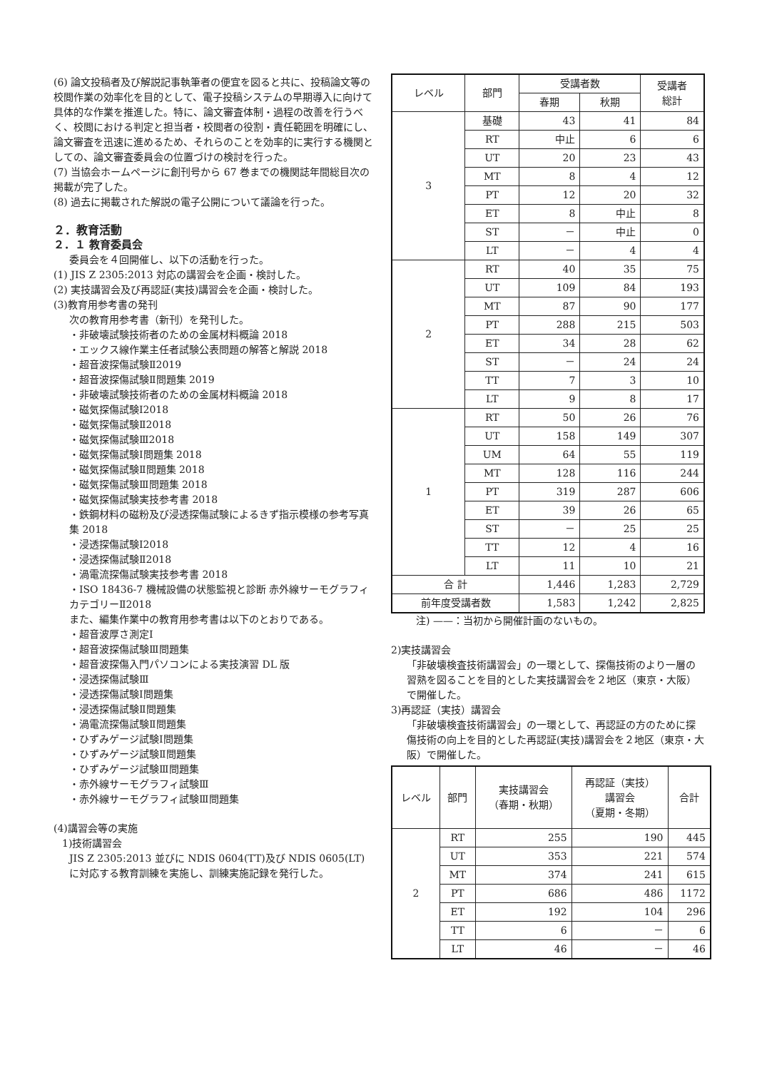(6) 論文投稿者及び解説記事執筆者の便宜を図ると共に、投稿論文等の校閲作業の効率化を目的として、電子投稿システムの早期導入に向けて具体的な作業を推進した。特に、論文審査体制・過程の改善を行うべく、校閲における判定と担当者・校閲者の役割・責任範囲を明確にし、論文審査を迅速に進めるため、それらのことを効率的に実行する機関としての、論文審査委員会の位置づけの検討を行った。
(7) 当協会ホームページに創刊号から 67 巻までの機関誌年間総目次の掲載が完了した。
(8) 過去に掲載された解説の電子公開について議論を行った。
２．教育活動
２．１ 教育委員会
委員会を４回開催し、以下の活動を行った。
(1) JIS Z 2305:2013 対応の講習会を企画・検討した。
(2) 実技講習会及び再認証(実技)講習会を企画・検討した。
(3)教育用参考書の発刊
次の教育用参考書（新刊）を発刊した。
・非破壊試験技術者のための金属材料概論 2018
・エックス線作業主任者試験公表問題の解答と解説 2018
・超音波探傷試験Ⅱ2019
・超音波探傷試験Ⅱ問題集 2019
・非破壊試験技術者のための金属材料概論 2018
・磁気探傷試験Ⅰ2018
・磁気探傷試験Ⅱ2018
・磁気探傷試験Ⅲ2018
・磁気探傷試験Ⅰ問題集 2018
・磁気探傷試験Ⅱ問題集 2018
・磁気探傷試験Ⅲ問題集 2018
・磁気探傷試験実技参考書 2018
・鉄鋼材料の磁粉及び浸透探傷試験によるきず指示模様の参考写真集 2018
・浸透探傷試験Ⅰ2018
・浸透探傷試験Ⅱ2018
・渦電流探傷試験実技参考書 2018
・ISO 18436-7 機械設備の状態監視と診断 赤外線サーモグラフィ カテゴリーⅡ2018
また、編集作業中の教育用参考書は以下のとおりである。
・超音波厚さ測定Ⅰ
・超音波探傷試験Ⅲ問題集
・超音波探傷入門パソコンによる実技演習 DL 版
・浸透探傷試験Ⅲ
・浸透探傷試験Ⅰ問題集
・浸透探傷試験Ⅱ問題集
・渦電流探傷試験Ⅱ問題集
・ひずみゲージ試験Ⅰ問題集
・ひずみゲージ試験Ⅱ問題集
・ひずみゲージ試験Ⅲ問題集
・赤外線サーモグラフィ試験Ⅲ
・赤外線サーモグラフィ試験Ⅲ問題集
(4)講習会等の実施
1)技術講習会
JIS Z 2305:2013 並びに NDIS 0604(TT)及び NDIS 0605(LT)に対応する教育訓練を実施し、訓練実施記録を発行した。
| レベル | 部門 | 受講者数 | | 受講者 総計 |
| --- | --- | --- | --- | --- |
| | | 春期 | 秋期 | |
| 3 | 基礎 | 43 | 41 | 84 |
| | RT | 中止 | 6 | 6 |
| | UT | 20 | 23 | 43 |
| | MT | 8 | 4 | 12 |
| | PT | 12 | 20 | 32 |
| | ET | 8 | 中止 | 8 |
| | ST | － | 中止 | 0 |
| | LT | － | 4 | 4 |
| 2 | RT | 40 | 35 | 75 |
| | UT | 109 | 84 | 193 |
| | MT | 87 | 90 | 177 |
| | PT | 288 | 215 | 503 |
| | ET | 34 | 28 | 62 |
| | ST | － | 24 | 24 |
| | TT | 7 | 3 | 10 |
| | LT | 9 | 8 | 17 |
| 1 | RT | 50 | 26 | 76 |
| | UT | 158 | 149 | 307 |
| | UM | 64 | 55 | 119 |
| | MT | 128 | 116 | 244 |
| | PT | 319 | 287 | 606 |
| | ET | 39 | 26 | 65 |
| | ST | － | 25 | 25 |
| | TT | 12 | 4 | 16 |
| | LT | 11 | 10 | 21 |
| 合 計 | | 1,446 | 1,283 | 2,729 |
| 前年度受講者数 | | 1,583 | 1,242 | 2,825 |
注) ——：当初から開催計画のないもの。
2)実技講習会
「非破壊検査技術講習会」の一環として、探傷技術のより一層の習熟を図ることを目的とした実技講習会を２地区（東京・大阪）で開催した。
3)再認証（実技）講習会
「非破壊検査技術講習会」の一環として、再認証の方のために探傷技術の向上を目的とした再認証(実技)講習会を２地区（東京・大阪）で開催した。
| レベル | 部門 | 実技講習会 （春期・秋期） | 再認証（実技） 講習会 （夏期・冬期） | 合計 |
| --- | --- | --- | --- | --- |
| 2 | RT | 255 | 190 | 445 |
| | UT | 353 | 221 | 574 |
| | MT | 374 | 241 | 615 |
| | PT | 686 | 486 | 1172 |
| | ET | 192 | 104 | 296 |
| | TT | 6 | － | 6 |
| | LT | 46 | － | 46 |